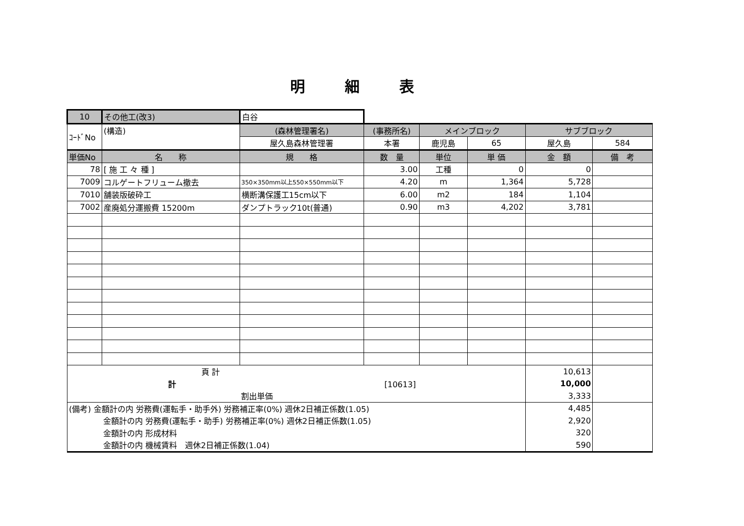明細表
| 10 | その他工(改3) | 白谷 | | | | | |
| ｺｰﾄﾞNo | (構造) | (森林管理署名) | (事務所名) | メインブロック | | サブブロック | |
| | | 屋久島森林管理署 | 本署 | 鹿児島 | 65 | 屋久島 | 584 |
| 単価No | 名 称 | 規 格 | 数 量 | 単位 | 単 価 | 金 額 | 備 考 |
| 78 | [ 施 工 々 種 ] | | 3.00 | 工種 | 0 | 0 | |
| 7009 | コルゲートフリューム撤去 | 350×350mm以上550×550mm以下 | 4.20 | m | 1,364 | 5,728 | |
| 7010 | 舗装版破砕工 | 横断溝保護工15cm以下 | 6.00 | m2 | 184 | 1,104 | |
| 7002 | 産廃処分運搬費 15200m | ダンプトラック10t(普通) | 0.90 | m3 | 4,202 | 3,781 | |
| 頁 計 | | | | | | 10,613 | |
| 計 [10613] | | | | | | 10,000 | |
| 割出単価 | | | | | | 3,333 | |
| (備考) 金額計の内 労務費(運転手・助手外) 労務補正率(0%) 週休2日補正係数(1.05) | | | | | | 4,485 | |
| 金額計の内 労務費(運転手・助手) 労務補正率(0%) 週休2日補正係数(1.05) | | | | | | 2,920 | |
| 金額計の内 形成材料 | | | | | | 320 | |
| 金額計の内 機械賃料 週休2日補正係数(1.04) | | | | | | 590 | |